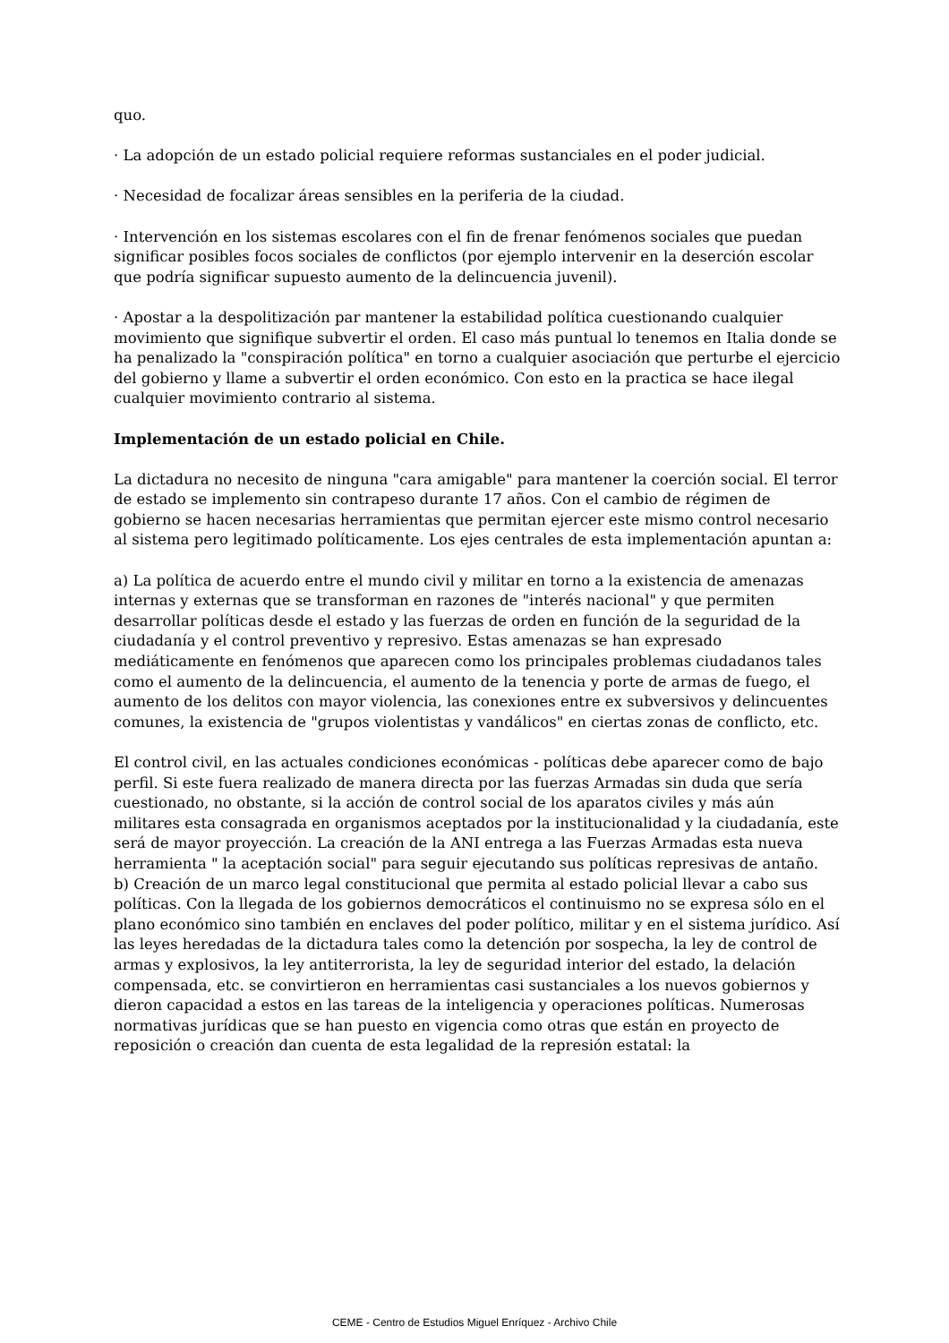quo.
· La adopción de un estado policial requiere reformas sustanciales en el poder judicial.
· Necesidad de focalizar áreas sensibles en la periferia de la ciudad.
· Intervención en los sistemas escolares con el fin de frenar fenómenos sociales que puedan significar posibles focos sociales de conflictos (por ejemplo intervenir en la deserción escolar que podría significar supuesto aumento de la delincuencia juvenil).
· Apostar a la despolitización par mantener la estabilidad política cuestionando cualquier movimiento que signifique subvertir el orden. El caso más puntual lo tenemos en Italia donde se ha penalizado la "conspiración política" en torno a cualquier asociación que perturbe el ejercicio del gobierno y llame a subvertir el orden económico. Con esto en la practica se hace ilegal cualquier movimiento contrario al sistema.
Implementación de un estado policial en Chile.
La dictadura no necesito de ninguna "cara amigable" para mantener la coerción social. El terror de estado se implemento sin contrapeso durante 17 años. Con el cambio de régimen de gobierno se hacen necesarias herramientas que permitan ejercer este mismo control necesario al sistema pero legitimado políticamente. Los ejes centrales de esta implementación apuntan a:
a) La política de acuerdo entre el mundo civil y militar en torno a la existencia de amenazas internas y externas que se transforman en razones de "interés nacional" y que permiten desarrollar políticas desde el estado y las fuerzas de orden en función de la seguridad de la ciudadanía y el control preventivo y represivo. Estas amenazas se han expresado mediáticamente en fenómenos que aparecen como los principales problemas ciudadanos tales como el aumento de la delincuencia, el aumento de la tenencia y porte de armas de fuego, el aumento de los delitos con mayor violencia, las conexiones entre ex subversivos y delincuentes comunes, la existencia de "grupos violentistas y vandálicos" en ciertas zonas de conflicto, etc.
El control civil, en las actuales condiciones económicas - políticas debe aparecer como de bajo perfil. Si este fuera realizado de manera directa por las fuerzas Armadas sin duda que sería cuestionado, no obstante, si la acción de control social de los aparatos civiles y más aún militares esta consagrada en organismos aceptados por la institucionalidad y la ciudadanía, este será de mayor proyección. La creación de la ANI entrega a las Fuerzas Armadas esta nueva herramienta " la aceptación social" para seguir ejecutando sus políticas represivas de antaño.
b) Creación de un marco legal constitucional que permita al estado policial llevar a cabo sus políticas. Con la llegada de los gobiernos democráticos el continuismo no se expresa sólo en el plano económico sino también en enclaves del poder político, militar y en el sistema jurídico. Así las leyes heredadas de la dictadura tales como la detención por sospecha, la ley de control de armas y explosivos, la ley antiterrorista, la ley de seguridad interior del estado, la delación compensada, etc. se convirtieron en herramientas casi sustanciales a los nuevos gobiernos y dieron capacidad a estos en las tareas de la inteligencia y operaciones políticas. Numerosas normativas jurídicas que se han puesto en vigencia como otras que están en proyecto de reposición o creación dan cuenta de esta legalidad de la represión estatal: la
CEME - Centro de Estudios Miguel Enríquez - Archivo Chile